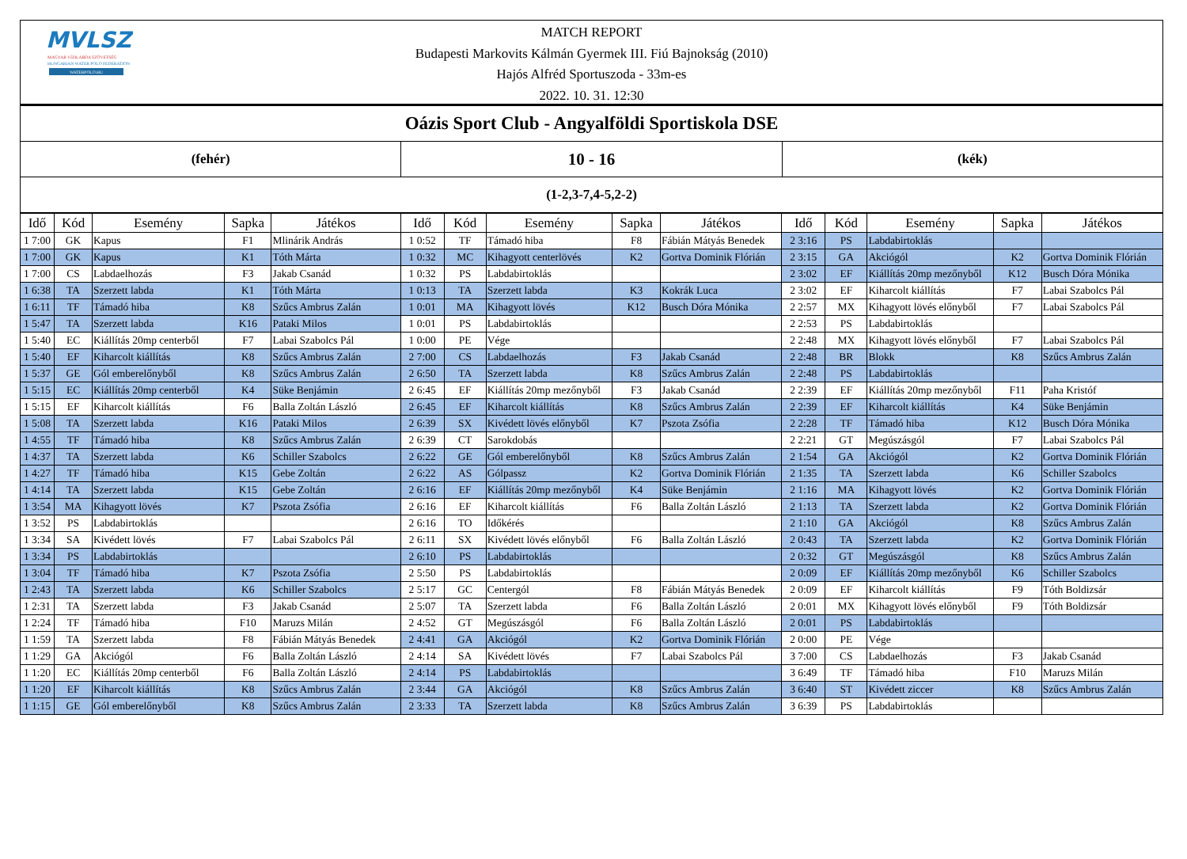MVLSZ
MAGYAR VÍZILABDA SZÖVETSÉG
HUNGARIAN WATER POLO FEDERATION
WATERPOLO.HU
MATCH REPORT
Budapesti Markovits Kálmán Gyermek III. Fiú Bajnokság (2010)
Hajós Alfréd Sportuszoda - 33m-es
2022. 10. 31. 12:30
| Oázis Sport Club - Angyalföldi Sportiskola DSE | | |
| (fehér) | 10 - 16 | (kék) |
| (1-2,3-7,4-5,2-2) | | |
| Idő | Kód | Esemény | Sapka | Játékos | Idő | Kód | Esemény | Sapka | Játékos | Idő | Kód | Esemény | Sapka | Játékos |
| --- | --- | --- | --- | --- | --- | --- | --- | --- | --- | --- | --- | --- | --- | --- |
| 1 7:00 | GK | Kapus | F1 | Mlinárik András | 1 0:52 | TF | Támadó hiba | F8 | Fábián Mátyás Benedek | 2 3:16 | PS | Labdabirtoklás | | |
| 1 7:00 | GK | Kapus | K1 | Tóth Márta | 1 0:32 | MC | Kihagyott centerlövés | K2 | Gortva Dominik Flórián | 2 3:15 | GA | Akciógól | K2 | Gortva Dominik Flórián |
| 1 7:00 | CS | Labdaelhozás | F3 | Jakab Csanád | 1 0:32 | PS | Labdabirtoklás | | | 2 3:02 | EF | Kiállítás 20mp mezőnyből | K12 | Busch Dóra Mónika |
| 1 6:38 | TA | Szerzett labda | K1 | Tóth Márta | 1 0:13 | TA | Szerzett labda | K3 | Kokrák Luca | 2 3:02 | EF | Kiharcolt kiállítás | F7 | Labai Szabolcs Pál |
| 1 6:11 | TF | Támadó hiba | K8 | Szűcs Ambrus Zalán | 1 0:01 | MA | Kihagyott lövés | K12 | Busch Dóra Mónika | 2 2:57 | MX | Kihagyott lövés előnyből | F7 | Labai Szabolcs Pál |
| 1 5:47 | TA | Szerzett labda | K16 | Pataki Milos | 1 0:01 | PS | Labdabirtoklás | | | 2 2:53 | PS | Labdabirtoklás | | |
| 1 5:40 | EC | Kiállítás 20mp centerből | F7 | Labai Szabolcs Pál | 1 0:00 | PE | Vége | | | 2 2:48 | MX | Kihagyott lövés előnyből | F7 | Labai Szabolcs Pál |
| 1 5:40 | EF | Kiharcolt kiállítás | K8 | Szűcs Ambrus Zalán | 2 7:00 | CS | Labdaelhozás | F3 | Jakab Csanád | 2 2:48 | BR | Blokk | K8 | Szűcs Ambrus Zalán |
| 1 5:37 | GE | Gól emberelőnyből | K8 | Szűcs Ambrus Zalán | 2 6:50 | TA | Szerzett labda | K8 | Szűcs Ambrus Zalán | 2 2:48 | PS | Labdabirtoklás | | |
| 1 5:15 | EC | Kiállítás 20mp centerből | K4 | Süke Benjámin | 2 6:45 | EF | Kiállítás 20mp mezőnyből | F3 | Jakab Csanád | 2 2:39 | EF | Kiállítás 20mp mezőnyből | F11 | Paha Kristóf |
| 1 5:15 | EF | Kiharcolt kiállítás | F6 | Balla Zoltán László | 2 6:45 | EF | Kiharcolt kiállítás | K8 | Szűcs Ambrus Zalán | 2 2:39 | EF | Kiharcolt kiállítás | K4 | Süke Benjámin |
| 1 5:08 | TA | Szerzett labda | K16 | Pataki Milos | 2 6:39 | SX | Kivédett lövés előnyből | K7 | Pszota Zsófia | 2 2:28 | TF | Támadó hiba | K12 | Busch Dóra Mónika |
| 1 4:55 | TF | Támadó hiba | K8 | Szűcs Ambrus Zalán | 2 6:39 | CT | Sarokdobás | | | 2 2:21 | GT | Megúszásgól | F7 | Labai Szabolcs Pál |
| 1 4:37 | TA | Szerzett labda | K6 | Schiller Szabolcs | 2 6:22 | GE | Gól emberelőnyből | K8 | Szűcs Ambrus Zalán | 2 1:54 | GA | Akciógól | K2 | Gortva Dominik Flórián |
| 1 4:27 | TF | Támadó hiba | K15 | Gebe Zoltán | 2 6:22 | AS | Gólpassz | K2 | Gortva Dominik Flórián | 2 1:35 | TA | Szerzett labda | K6 | Schiller Szabolcs |
| 1 4:14 | TA | Szerzett labda | K15 | Gebe Zoltán | 2 6:16 | EF | Kiállítás 20mp mezőnyből | K4 | Süke Benjámin | 2 1:16 | MA | Kihagyott lövés | K2 | Gortva Dominik Flórián |
| 1 3:54 | MA | Kihagyott lövés | K7 | Pszota Zsófia | 2 6:16 | EF | Kiharcolt kiállítás | F6 | Balla Zoltán László | 2 1:13 | TA | Szerzett labda | K2 | Gortva Dominik Flórián |
| 1 3:52 | PS | Labdabirtoklás | | | 2 6:16 | TO | Időkérés | | | 2 1:10 | GA | Akciógól | K8 | Szűcs Ambrus Zalán |
| 1 3:34 | SA | Kivédett lövés | F7 | Labai Szabolcs Pál | 2 6:11 | SX | Kivédett lövés előnyből | F6 | Balla Zoltán László | 2 0:43 | TA | Szerzett labda | K2 | Gortva Dominik Flórián |
| 1 3:34 | PS | Labdabirtoklás | | | 2 6:10 | PS | Labdabirtoklás | | | 2 0:32 | GT | Megúszásgól | K8 | Szűcs Ambrus Zalán |
| 1 3:04 | TF | Támadó hiba | K7 | Pszota Zsófia | 2 5:50 | PS | Labdabirtoklás | | | 2 0:09 | EF | Kiállítás 20mp mezőnyből | K6 | Schiller Szabolcs |
| 1 2:43 | TA | Szerzett labda | K6 | Schiller Szabolcs | 2 5:17 | GC | Centergól | F8 | Fábián Mátyás Benedek | 2 0:09 | EF | Kiharcolt kiállítás | F9 | Tóth Boldizsár |
| 1 2:31 | TA | Szerzett labda | F3 | Jakab Csanád | 2 5:07 | TA | Szerzett labda | F6 | Balla Zoltán László | 2 0:01 | MX | Kihagyott lövés előnyből | F9 | Tóth Boldizsár |
| 1 2:24 | TF | Támadó hiba | F10 | Maruzs Milán | 2 4:52 | GT | Megúszásgól | F6 | Balla Zoltán László | 2 0:01 | PS | Labdabirtoklás | | |
| 1 1:59 | TA | Szerzett labda | F8 | Fábián Mátyás Benedek | 2 4:41 | GA | Akciógól | K2 | Gortva Dominik Flórián | 2 0:00 | PE | Vége | | |
| 1 1:29 | GA | Akciógól | F6 | Balla Zoltán László | 2 4:14 | SA | Kivédett lövés | F7 | Labai Szabolcs Pál | 3 7:00 | CS | Labdaelhozás | F3 | Jakab Csanád |
| 1 1:20 | EC | Kiállítás 20mp centerből | F6 | Balla Zoltán László | 2 4:14 | PS | Labdabirtoklás | | | 3 6:49 | TF | Támadó hiba | F10 | Maruzs Milán |
| 1 1:20 | EF | Kiharcolt kiállítás | K8 | Szűcs Ambrus Zalán | 2 3:44 | GA | Akciógól | K8 | Szűcs Ambrus Zalán | 3 6:40 | ST | Kivédett ziccer | K8 | Szűcs Ambrus Zalán |
| 1 1:15 | GE | Gól emberelőnyből | K8 | Szűcs Ambrus Zalán | 2 3:33 | TA | Szerzett labda | K8 | Szűcs Ambrus Zalán | 3 6:39 | PS | Labdabirtoklás | | |